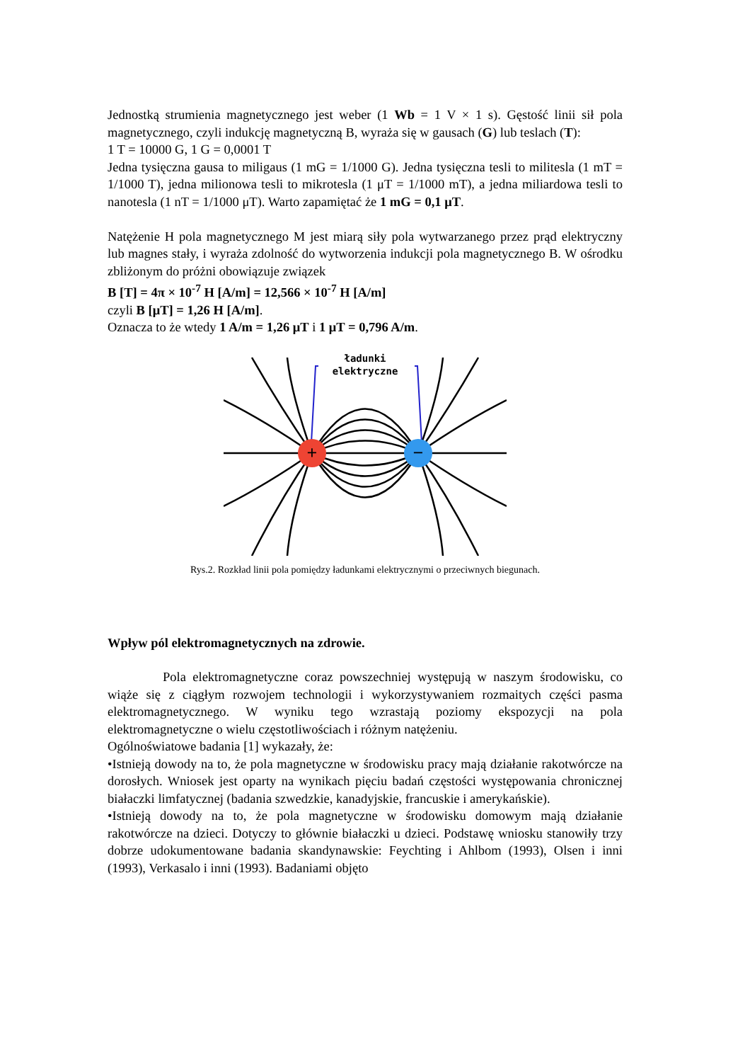Jednostką strumienia magnetycznego jest weber (1 Wb = 1 V × 1 s). Gęstość linii sił pola magnetycznego, czyli indukcję magnetyczną B, wyraża się w gausach (G) lub teslach (T):
1 T = 10000 G, 1 G = 0,0001 T
Jedna tysięczna gausa to miligaus (1 mG = 1/1000 G). Jedna tysięczna tesli to militesla (1 mT = 1/1000 T), jedna milionowa tesli to mikrotesla (1 μT = 1/1000 mT), a jedna miliardowa tesli to nanotesla (1 nT = 1/1000 μT). Warto zapamiętać że 1 mG = 0,1 μT.
Natężenie H pola magnetycznego M jest miarą siły pola wytwarzanego przez prąd elektryczny lub magnes stały, i wyraża zdolność do wytworzenia indukcji pola magnetycznego B. W ośrodku zbliżonym do próżni obowiązuje związek
B [T] = 4π × 10<sup>-7</sup> H [A/m] = 12,566 × 10<sup>-7</sup> H [A/m]
czyli B [μT] = 1,26 H [A/m].
Oznacza to że wtedy 1 A/m = 1,26 μT i 1 μT = 0,796 A/m.
ładunki
elektryczne
+
−
Rys.2. Rozkład linii pola pomiędzy ładunkami elektrycznymi o przeciwnych biegunach.
Wpływ pól elektromagnetycznych na zdrowie.
Pola elektromagnetyczne coraz powszechniej występują w naszym środowisku, co wiąże się z ciągłym rozwojem technologii i wykorzystywaniem rozmaitych części pasma elektromagnetycznego. W wyniku tego wzrastają poziomy ekspozycji na pola elektromagnetyczne o wielu częstotliwościach i różnym natężeniu.
Ogólnoświatowe badania [1] wykazały, że:
•Istnieją dowody na to, że pola magnetyczne w środowisku pracy mają działanie rakotwórcze na dorosłych. Wniosek jest oparty na wynikach pięciu badań częstości występowania chronicznej białaczki limfatycznej (badania szwedzkie, kanadyjskie, francuskie i amerykańskie).
•Istnieją dowody na to, że pola magnetyczne w środowisku domowym mają działanie rakotwórcze na dzieci. Dotyczy to głównie białaczki u dzieci. Podstawę wniosku stanowiły trzy dobrze udokumentowane badania skandynawskie: Feychting i Ahlbom (1993), Olsen i inni (1993), Verkasalo i inni (1993). Badaniami objęto